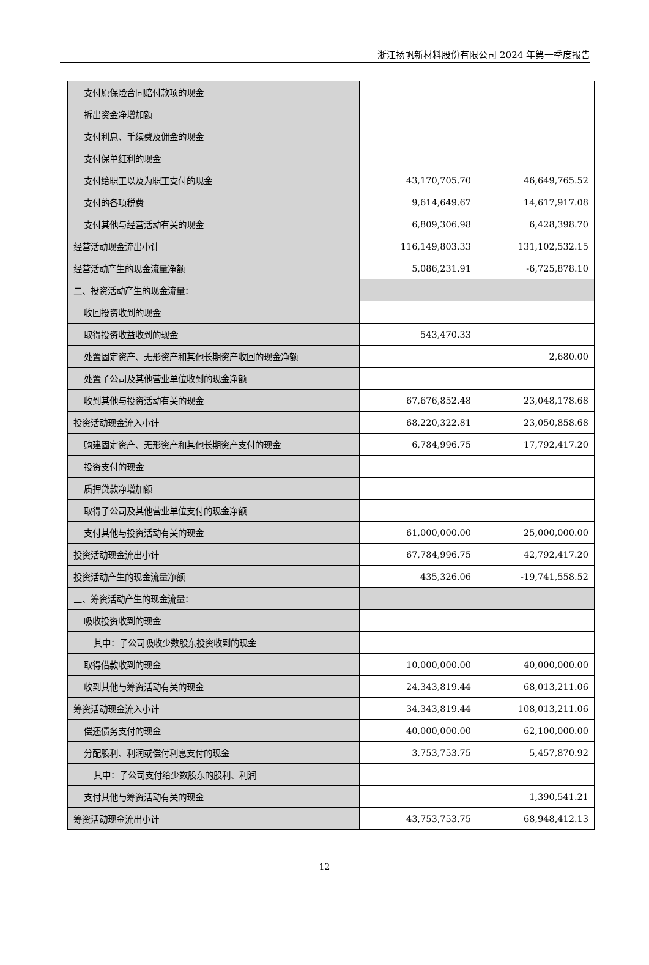浙江扬帆新材料股份有限公司 2024 年第一季度报告
| 支付原保险合同赔付款项的现金 | | |
| 拆出资金净增加额 | | |
| 支付利息、手续费及佣金的现金 | | |
| 支付保单红利的现金 | | |
| 支付给职工以及为职工支付的现金 | 43,170,705.70 | 46,649,765.52 |
| 支付的各项税费 | 9,614,649.67 | 14,617,917.08 |
| 支付其他与经营活动有关的现金 | 6,809,306.98 | 6,428,398.70 |
| 经营活动现金流出小计 | 116,149,803.33 | 131,102,532.15 |
| 经营活动产生的现金流量净额 | 5,086,231.91 | -6,725,878.10 |
| 二、投资活动产生的现金流量： | | |
| 收回投资收到的现金 | | |
| 取得投资收益收到的现金 | 543,470.33 | |
| 处置固定资产、无形资产和其他长期资产收回的现金净额 | | 2,680.00 |
| 处置子公司及其他营业单位收到的现金净额 | | |
| 收到其他与投资活动有关的现金 | 67,676,852.48 | 23,048,178.68 |
| 投资活动现金流入小计 | 68,220,322.81 | 23,050,858.68 |
| 购建固定资产、无形资产和其他长期资产支付的现金 | 6,784,996.75 | 17,792,417.20 |
| 投资支付的现金 | | |
| 质押贷款净增加额 | | |
| 取得子公司及其他营业单位支付的现金净额 | | |
| 支付其他与投资活动有关的现金 | 61,000,000.00 | 25,000,000.00 |
| 投资活动现金流出小计 | 67,784,996.75 | 42,792,417.20 |
| 投资活动产生的现金流量净额 | 435,326.06 | -19,741,558.52 |
| 三、筹资活动产生的现金流量： | | |
| 吸收投资收到的现金 | | |
| 其中：子公司吸收少数股东投资收到的现金 | | |
| 取得借款收到的现金 | 10,000,000.00 | 40,000,000.00 |
| 收到其他与筹资活动有关的现金 | 24,343,819.44 | 68,013,211.06 |
| 筹资活动现金流入小计 | 34,343,819.44 | 108,013,211.06 |
| 偿还债务支付的现金 | 40,000,000.00 | 62,100,000.00 |
| 分配股利、利润或偿付利息支付的现金 | 3,753,753.75 | 5,457,870.92 |
| 其中：子公司支付给少数股东的股利、利润 | | |
| 支付其他与筹资活动有关的现金 | | 1,390,541.21 |
| 筹资活动现金流出小计 | 43,753,753.75 | 68,948,412.13 |
12